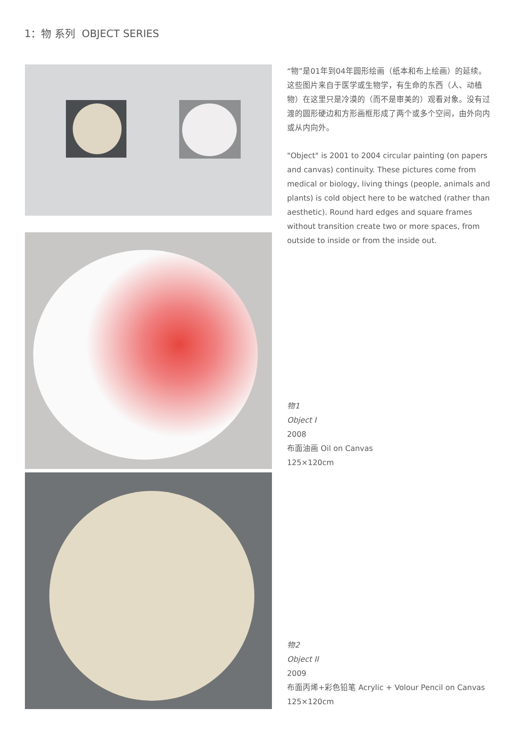1：物 系列 OBJECT SERIES
“物”是01年到04年圆形绘画（纸本和布上绘画）的延续。这些图片来自于医学或生物学，有生命的东西（人、动植物）在这里只是冷漠的（而不是审美的）观看对象。没有过渡的圆形硬边和方形画框形成了两个或多个空间，由外向内或从内向外。
"Object" is 2001 to 2004 circular painting (on papers and canvas) continuity. These pictures come from medical or biology, living things (people, animals and plants) is cold object here to be watched (rather than aesthetic). Round hard edges and square frames without transition create two or more spaces, from outside to inside or from the inside out.
物1
Object I
2008
布面油画 Oil on Canvas
125×120cm
物2
Object II
2009
布面丙烯+彩色铅笔 Acrylic + Volour Pencil on Canvas
125×120cm